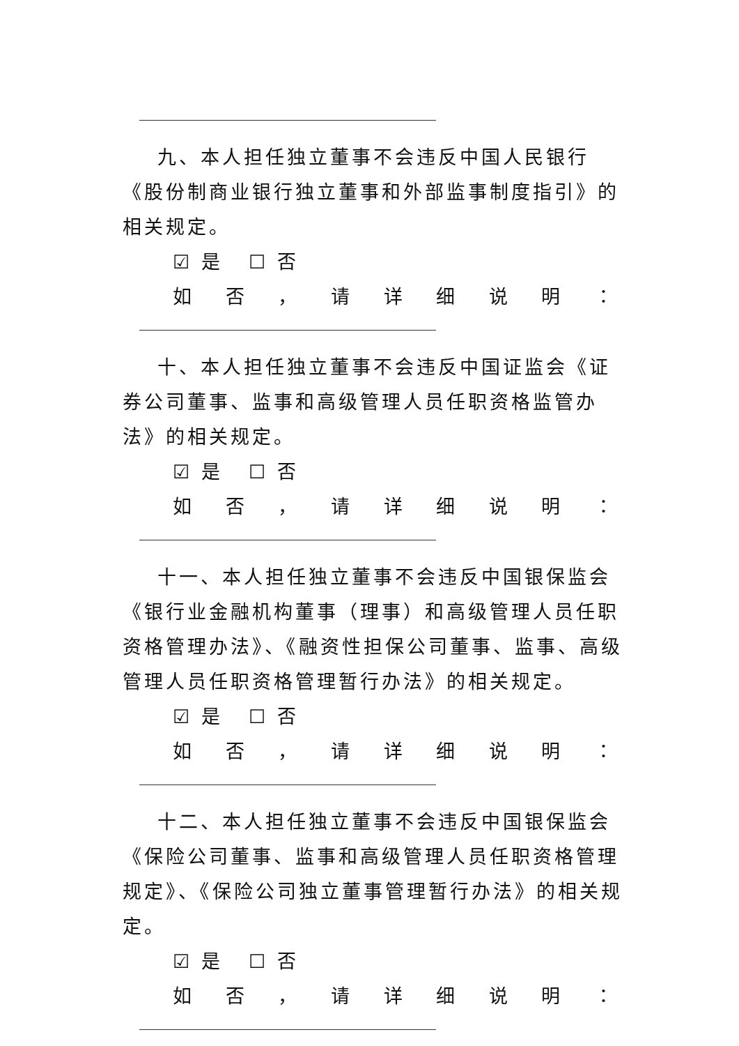九、本人担任独立董事不会违反中国人民银行《股份制商业银行独立董事和外部监事制度指引》的相关规定。
☑ 是 ☐ 否
如 否 ， 请 详 细 说 明 ：
十、本人担任独立董事不会违反中国证监会《证券公司董事、监事和高级管理人员任职资格监管办法》的相关规定。
☑ 是 ☐ 否
如 否 ， 请 详 细 说 明 ：
十一、本人担任独立董事不会违反中国银保监会《银行业金融机构董事（理事）和高级管理人员任职资格管理办法》、《融资性担保公司董事、监事、高级管理人员任职资格管理暂行办法》的相关规定。
☑ 是 ☐ 否
如 否 ， 请 详 细 说 明 ：
十二、本人担任独立董事不会违反中国银保监会《保险公司董事、监事和高级管理人员任职资格管理规定》、《保险公司独立董事管理暂行办法》的相关规定。
☑ 是 ☐ 否
如 否 ， 请 详 细 说 明 ：